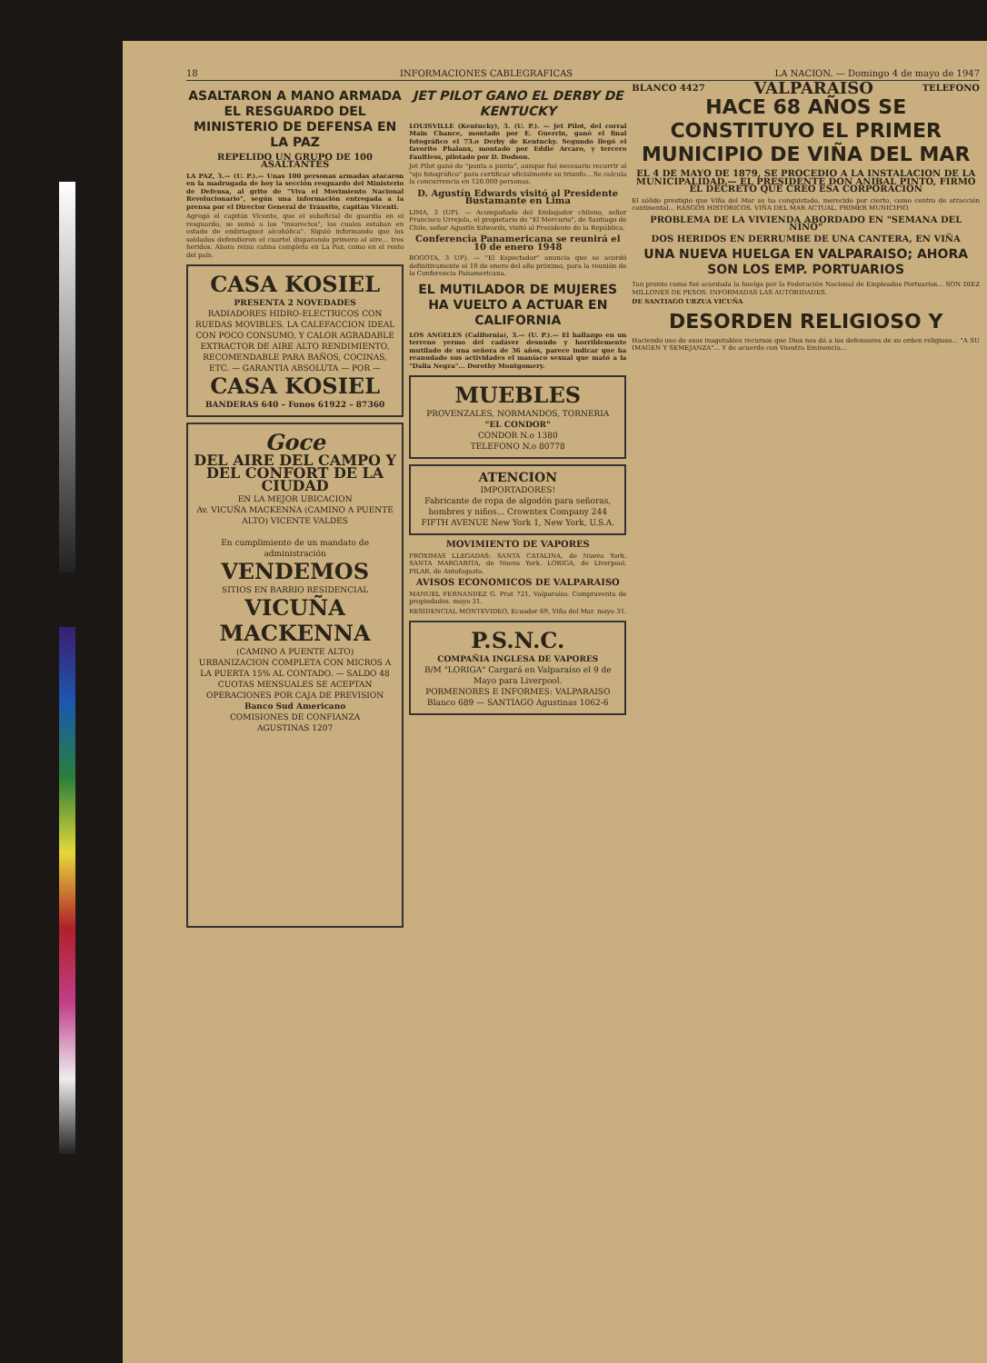18 INFORMACIONES CABLEGRAFICAS LA NACION. — Domingo 4 de mayo de 1947
ASALTARON A MANO ARMADA EL RESGUARDO DEL MINISTERIO DE DEFENSA EN LA PAZ
REPELIDO UN GRUPO DE 100 ASALTANTES
LA PAZ, 3.— (U. P.).— Unas 100 personas armadas atacaron en la madrugada de hoy la sección resguardo del Ministerio de Defensa, al grito de "Viva el Movimiento Nacional Revolucionario", según una información entregada a la prensa por el Director General de Tránsito, capitán Vicenti.
Agregó el capitán Vicente, que el suboficial de guardia en el resguardo, se sumó a los "insurectos", los cuales estaban en estado de embriaguez alcohólica". Siguió informando que los soldados defendieron el cuartel disparando primero al aire... tres heridos. Ahora reina calma completa en La Paz, como en el resto del país.
CASA KOSIEL
PRESENTA 2 NOVEDADES
RADIADORES HIDRO-ELECTRICOS CON RUEDAS MOVIBLES. LA CALEFACCION IDEAL CON POCO CONSUMO, Y CALOR AGRADABLE
EXTRACTOR DE AIRE ALTO RENDIMIENTO, RECOMENDABLE PARA BAÑOS, COCINAS, ETC. — GARANTIA ABSOLUTA — POR —
CASA KOSIEL
BANDERAS 640 – Fonos 61922 – 87360
Goce
DEL AIRE DEL CAMPO Y DEL CONFORT DE LA CIUDAD
EN LA MEJOR UBICACION
Av. VICUÑA MACKENNA (CAMINO A PUENTE ALTO) VICENTE VALDES
En cumplimiento de un mandato de administración
VENDEMOS
SITIOS EN BARRIO RESIDENCIAL
VICUÑA MACKENNA
(CAMINO A PUENTE ALTO)
URBANIZACION COMPLETA CON MICROS A LA PUERTA 15% AL CONTADO. — SALDO 48 CUOTAS MENSUALES SE ACEPTAN OPERACIONES POR CAJA DE PREVISION
Banco Sud Americano
COMISIONES DE CONFIANZA
AGUSTINAS 1207
JET PILOT GANO EL DERBY DE KENTUCKY
LOUISVILLE (Kentucky), 3. (U. P.). — Jet Pilot, del corral Main Chance, montado por E. Guerrin, ganó el final fotográfico el 73.o Derby de Kentucky. Segundo llegó el favorito Phalanx, montado por Eddie Arcaro, y tercero Faultless, pilotado por D. Dodson.
Jet Pilot ganó de "punta a punta", aunque fué necesario recurrir al "ojo fotográfico" para certificar oficialmente su triunfo... Se calcula la concurrencia en 120.000 personas.
D. Agustín Edwards visitó al Presidente Bustamante en Lima
LIMA, 3 (UP). — Acompañado del Embajador chileno, señor Francisco Urrejola, el propietario de "El Mercurio", de Santiago de Chile, señor Agustín Edwards, visitó al Presidente de la República.
Conferencia Panamericana se reunirá el 10 de enero 1948
BOGOTA, 3 UP). — "El Espectador" anuncia que se acordó definitivamente el 10 de enero del año próximo, para la reunión de la Conferencia Panamericana.
EL MUTILADOR DE MUJERES HA VUELTO A ACTUAR EN CALIFORNIA
LOS ANGELES (California), 3.— (U. P.).— El hallazgo en un terreno yermo del cadáver desnudo y horriblemente mutilado de una señora de 36 años, parece indicar que ha reanudado sus actividades el maníaco sexual que mató a la "Dalia Negra"... Dorothy Montgomery.
MUEBLES
PROVENZALES, NORMANDOS, TORNERIA
"EL CONDOR"
CONDOR N.o 1380
TELEFONO N.o 80778
ATENCION
IMPORTADORES!
Fabricante de ropa de algodón para señoras, hombres y niños... Crowntex Company 244 FIFTH AVENUE New York 1, New York, U.S.A.
MOVIMIENTO DE VAPORES
PROXIMAS LLEGADAS: SANTA CATALINA, de Nueva York. SANTA MARGARITA, de Nueva York. LORIGA, de Liverpool. PILAR, de Antofagasta.
AVISOS ECONOMICOS DE VALPARAISO
MANUEL FERNANDEZ G. Prat 721, Valparaíso. Compraventa de propiedades. mayo 31.
RESIDENCIAL MONTEVIDEO, Ecuador 69, Viña del Mar. mayo 31.
P.S.N.C.
COMPAÑIA INGLESA DE VAPORES
B/M "LORIGA" Cargará en Valparaíso el 9 de Mayo para Liverpool.
PORMENORES E INFORMES: VALPARAISO Blanco 689 — SANTIAGO Agustinas 1062-6
BLANCO 4427 VALPARAISO TELEFONO
HACE 68 AÑOS SE CONSTITUYO EL PRIMER MUNICIPIO DE VIÑA DEL MAR
EL 4 DE MAYO DE 1879, SE PROCEDIO A LA INSTALACION DE LA MUNICIPALIDAD.— EL PRESIDENTE DON ANIBAL PINTO, FIRMO EL DECRETO QUE CREO ESA CORPORACION
El sólido prestigio que Viña del Mar se ha conquistado, merecido por cierto, como centro de atracción continental... RASGOS HISTORICOS. VIÑA DEL MAR ACTUAL. PRIMER MUNICIPIO.
PROBLEMA DE LA VIVIENDA ABORDADO EN "SEMANA DEL NIÑO"
DOS HERIDOS EN DERRUMBE DE UNA CANTERA, EN VIÑA
UNA NUEVA HUELGA EN VALPARAISO; AHORA SON LOS EMP. PORTUARIOS
Tan pronto como fué acordada la huelga por la Federación Nacional de Empleados Portuarios... SON DIEZ MILLONES DE PESOS. INFORMADAS LAS AUTORIDADES.
DE SANTIAGO URZUA VICUÑA
DESORDEN RELIGIOSO Y
Haciendo uso de esos inagotables recursos que Dios nos dá a los defensores de su orden religioso... "A SU IMAGEN Y SEMEJANZA"... Y de acuerdo con Vuestra Eminencia...